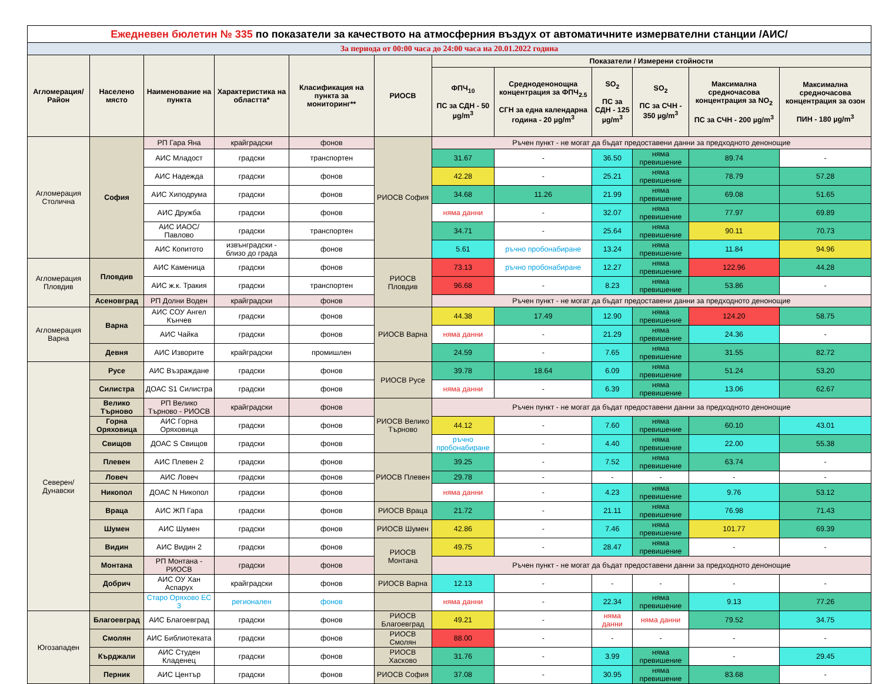| Ежедневен бюлетин № 335 по показатели за качеството на атмосферния въздух от автоматичните измервателни станции /АИС/ | | | | | | | | | | | |
| За периода от 00:00 часа до 24:00 часа на 20.01.2022 година | | | | | | | | | | | |
| Агломерация/ Район | Населено място | Наименование на пункта | Характеристика на областта* | Класификация на пункта за мониторинг** | РИОСВ | Показатели / Измерени стойности | | | | | |
| | | | | | | ФПЧ<sub>10</sub> ПС за СДН - 50 µg/m<sup>3</sup> | Средноденонощна концентрация за ФПЧ<sub>2.5</sub> СГН за една календарна година - 20 µg/m<sup>3</sup> | SO<sub>2</sub> ПС за СДН - 125 µg/m<sup>3</sup> | SO<sub>2</sub> ПС за СЧН - 350 µg/m<sup>3</sup> | Максимална средночасова концентрация за NO<sub>2</sub> ПС за СЧН - 200 µg/m<sup>3</sup> | Максимална средночасова концентрация за озон ПИН - 180 µg/m<sup>3</sup> |
| Агломерация Столична | София | РП Гара Яна | крайградски | фонов | РИОСВ София | Ръчен пункт - не могат да бъдат предоставени данни за предходното денонощие | | | | | |
| | | АИС Младост | градски | транспортен | | 31.67 | - | 36.50 | няма превишение | 89.74 | - |
| | | АИС Надежда | градски | фонов | | 42.28 | - | 25.21 | няма превишение | 78.79 | 57.28 |
| | | АИС Хиподрума | градски | фонов | | 34.68 | 11.26 | 21.99 | няма превишение | 69.08 | 51.65 |
| | | АИС Дружба | градски | фонов | | няма данни | - | 32.07 | няма превишение | 77.97 | 69.89 |
| | | АИС ИАОС/Павлово | градски | транспортен | | 34.71 | - | 25.64 | няма превишение | 90.11 | 70.73 |
| | | АИС Копитото | извънградски - близо до града | фонов | | 5.61 | ръчно пробонабиране | 13.24 | няма превишение | 11.84 | 94.96 |
| Агломерация Пловдив | Пловдив | АИС Каменица | градски | фонов | РИОСВ Пловдив | 73.13 | ръчно пробонабиране | 12.27 | няма превишение | 122.96 | 44.28 |
| | | АИС ж.к. Тракия | градски | транспортен | | 96.68 | - | 8.23 | няма превишение | 53.86 | - |
| | Асеновград | РП Долни Воден | крайградски | фонов | | Ръчен пункт - не могат да бъдат предоставени данни за предходното денонощие | | | | | |
| Агломерация Варна | Варна | АИС СОУ Ангел Кънчев | градски | фонов | РИОСВ Варна | 44.38 | 17.49 | 12.90 | няма превишение | 124.20 | 58.75 |
| | | АИС Чайка | градски | фонов | | няма данни | - | 21.29 | няма превишение | 24.36 | - |
| | Девня | АИС Изворите | крайградски | промишлен | | 24.59 | - | 7.65 | няма превишение | 31.55 | 82.72 |
| Северен/ Дунавски | Русе | АИС Възраждане | градски | фонов | РИОСВ Русе | 39.78 | 18.64 | 6.09 | няма превишение | 51.24 | 53.20 |
| | Силистра | ДОАС S1 Силистра | градски | фонов | | няма данни | - | 6.39 | няма превишение | 13.06 | 62.67 |
| | Велико Търново | РП Велико Търново - РИОСВ | крайградски | фонов | РИОСВ Велико Търново | Ръчен пункт - не могат да бъдат предоставени данни за предходното денонощие | | | | | |
| | Горна Оряховица | АИС Горна Оряховица | градски | фонов | | 44.12 | - | 7.60 | няма превишение | 60.10 | 43.01 |
| | Свищов | ДОАС S Свищов | градски | фонов | | ръчно пробонабиране | - | 4.40 | няма превишение | 22.00 | 55.38 |
| | Плевен | АИС Плевен 2 | градски | фонов | РИОСВ Плевен | 39.25 | - | 7.52 | няма превишение | 63.74 | - |
| | Ловеч | АИС Ловеч | градски | фонов | | 29.78 | - | - | - | - | - |
| | Никопол | ДОАС N Никопол | градски | фонов | | няма данни | - | 4.23 | няма превишение | 9.76 | 53.12 |
| | Враца | АИС ЖП Гара | градски | фонов | РИОСВ Враца | 21.72 | - | 21.11 | няма превишение | 76.98 | 71.43 |
| | Шумен | АИС Шумен | градски | фонов | РИОСВ Шумен | 42.86 | - | 7.46 | няма превишение | 101.77 | 69.39 |
| | Видин | АИС Видин 2 | градски | фонов | РИОСВ Монтана | 49.75 | - | 28.47 | няма превишение | - | - |
| | Монтана | РП Монтана - РИОСВ | градски | фонов | | Ръчен пункт - не могат да бъдат предоставени данни за предходното денонощие | | | | | |
| | Добрич | АИС ОУ Хан Аспарух | крайградски | фонов | РИОСВ Варна | 12.13 | - | - | - | - | - |
| | | Старо Оряхово ЕС 3 | регионален | фонов | | няма данни | - | 22.34 | няма превишение | 9.13 | 77.26 |
| Югозападен | Благоевград | АИС Благоевград | градски | фонов | РИОСВ Благоевград | 49.21 | - | няма данни | няма данни | 79.52 | 34.75 |
| | Смолян | АИС Библиотеката | градски | фонов | РИОСВ Смолян | 88.00 | - | - | - | - | - |
| | Кърджали | АИС Студен Кладенец | градски | фонов | РИОСВ Хасково | 31.76 | - | 3.99 | няма превишение | - | 29.45 |
| | Перник | АИС Център | градски | фонов | РИОСВ София | 37.08 | - | 30.95 | няма превишение | 83.68 | - |